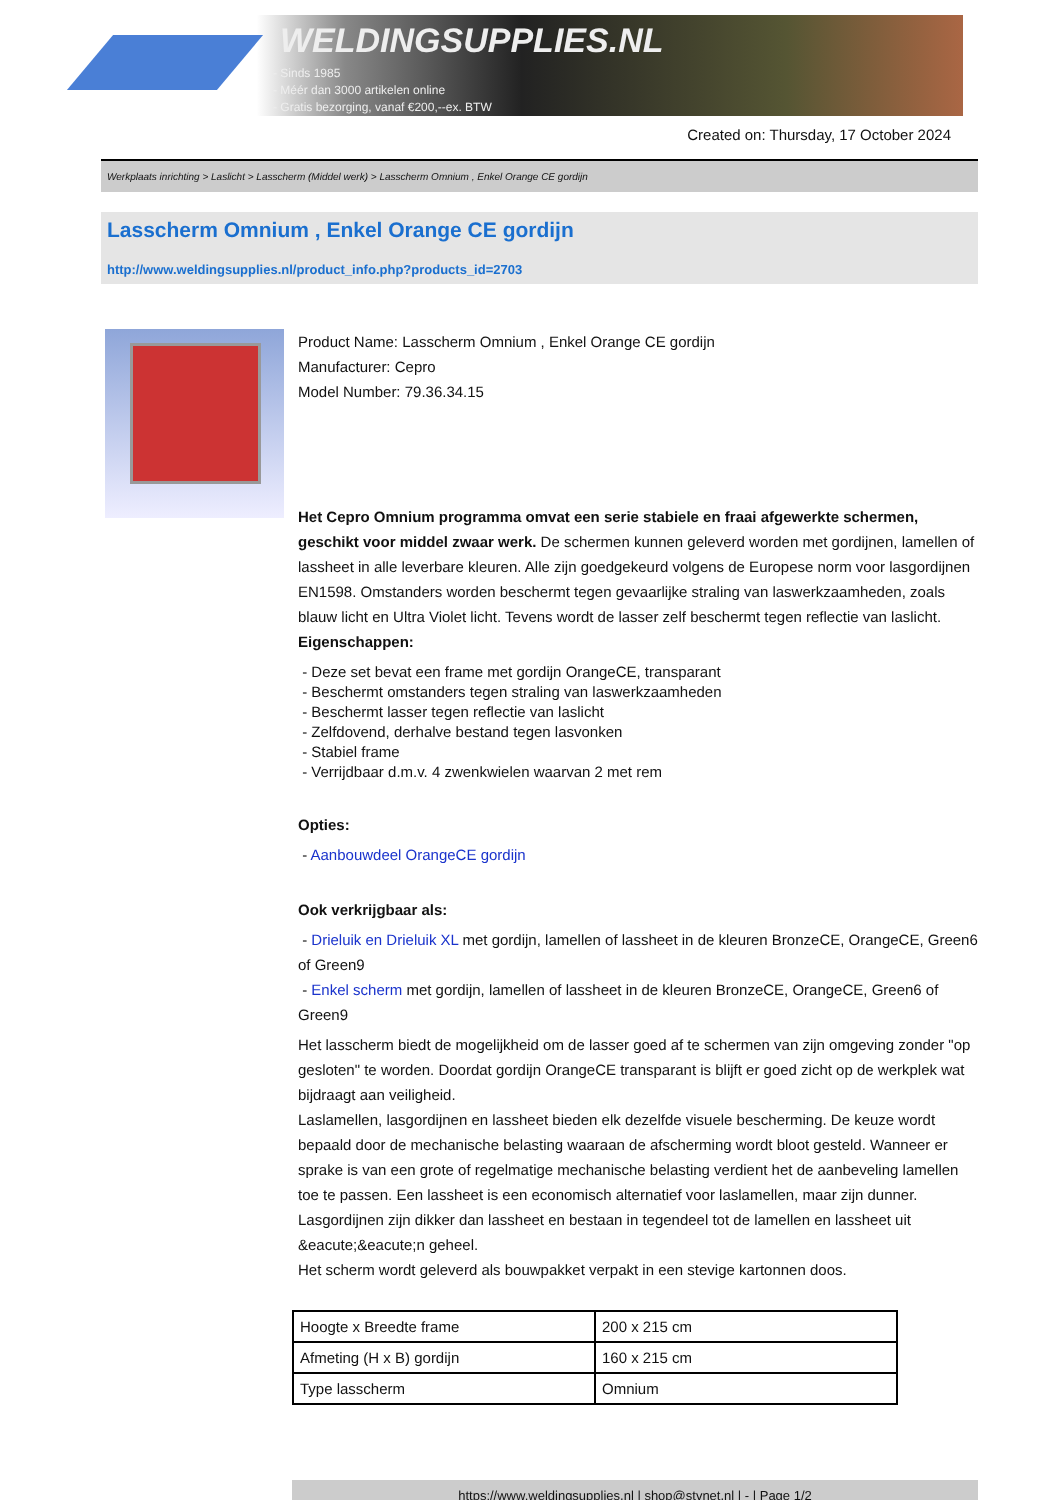WELDINGSUPPLIES.NL
- Sinds 1985
- Méér dan 3000 artikelen online
- Gratis bezorging, vanaf €200,--ex. BTW
Created on: Thursday, 17 October 2024
Werkplaats inrichting > Laslicht > Lasscherm (Middel werk) > Lasscherm Omnium , Enkel Orange CE gordijn
Lasscherm Omnium , Enkel Orange CE gordijn
http://www.weldingsupplies.nl/product_info.php?products_id=2703
Product Name: Lasscherm Omnium , Enkel Orange CE gordijn
Manufacturer: Cepro
Model Number: 79.36.34.15
Het Cepro Omnium programma omvat een serie stabiele en fraai afgewerkte schermen, geschikt voor middel zwaar werk. De schermen kunnen geleverd worden met gordijnen, lamellen of lassheet in alle leverbare kleuren. Alle zijn goedgekeurd volgens de Europese norm voor lasgordijnen EN1598. Omstanders worden beschermt tegen gevaarlijke straling van laswerkzaamheden, zoals blauw licht en Ultra Violet licht. Tevens wordt de lasser zelf beschermt tegen reflectie van laslicht.
Eigenschappen:
- Deze set bevat een frame met gordijn OrangeCE, transparant
- Beschermt omstanders tegen straling van laswerkzaamheden
- Beschermt lasser tegen reflectie van laslicht
- Zelfdovend, derhalve bestand tegen lasvonken
- Stabiel frame
- Verrijdbaar d.m.v. 4 zwenkwielen waarvan 2 met rem
Opties:
- Aanbouwdeel OrangeCE gordijn
Ook verkrijgbaar als:
- Drieluik en Drieluik XL met gordijn, lamellen of lassheet in de kleuren BronzeCE, OrangeCE, Green6 of Green9
- Enkel scherm met gordijn, lamellen of lassheet in de kleuren BronzeCE, OrangeCE, Green6 of Green9
Het lasscherm biedt de mogelijkheid om de lasser goed af te schermen van zijn omgeving zonder "op gesloten" te worden. Doordat gordijn OrangeCE transparant is blijft er goed zicht op de werkplek wat bijdraagt aan veiligheid.
Laslamellen, lasgordijnen en lassheet bieden elk dezelfde visuele bescherming. De keuze wordt bepaald door de mechanische belasting waaraan de afscherming wordt bloot gesteld. Wanneer er sprake is van een grote of regelmatige mechanische belasting verdient het de aanbeveling lamellen toe te passen. Een lassheet is een economisch alternatief voor laslamellen, maar zijn dunner. Lasgordijnen zijn dikker dan lassheet en bestaan in tegendeel tot de lamellen en lassheet uit &eacute;&eacute;n geheel.
Het scherm wordt geleverd als bouwpakket verpakt in een stevige kartonnen doos.
| Hoogte x Breedte frame | 200 x 215 cm |
| Afmeting (H x B) gordijn | 160 x 215 cm |
| Type lasscherm | Omnium |
https://www.weldingsupplies.nl | shop@stvnet.nl | - | Page 1/2